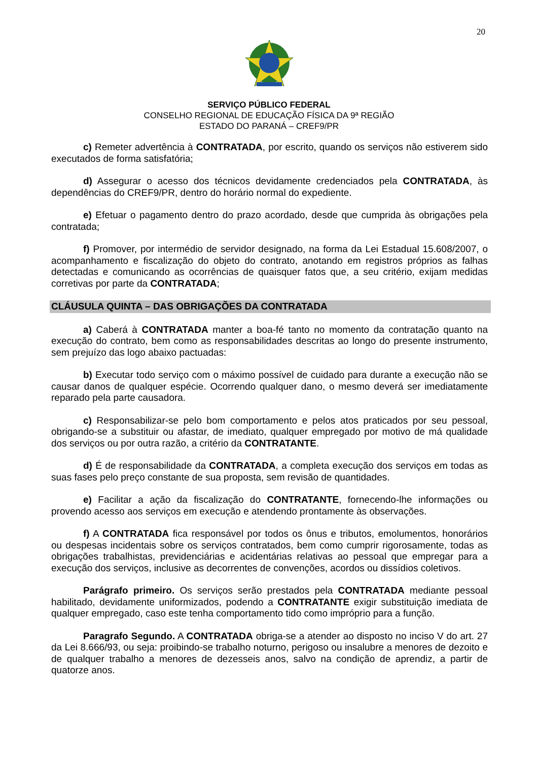20
SERVIÇO PÚBLICO FEDERAL
CONSELHO REGIONAL DE EDUCAÇÃO FÍSICA DA 9ª REGIÃO
ESTADO DO PARANÁ – CREF9/PR
c) Remeter advertência à CONTRATADA, por escrito, quando os serviços não estiverem sido executados de forma satisfatória;
d) Assegurar o acesso dos técnicos devidamente credenciados pela CONTRATADA, às dependências do CREF9/PR, dentro do horário normal do expediente.
e) Efetuar o pagamento dentro do prazo acordado, desde que cumprida às obrigações pela contratada;
f) Promover, por intermédio de servidor designado, na forma da Lei Estadual 15.608/2007, o acompanhamento e fiscalização do objeto do contrato, anotando em registros próprios as falhas detectadas e comunicando as ocorrências de quaisquer fatos que, a seu critério, exijam medidas corretivas por parte da CONTRATADA;
CLÁUSULA QUINTA – DAS OBRIGAÇÕES DA CONTRATADA
a) Caberá à CONTRATADA manter a boa-fé tanto no momento da contratação quanto na execução do contrato, bem como as responsabilidades descritas ao longo do presente instrumento, sem prejuízo das logo abaixo pactuadas:
b) Executar todo serviço com o máximo possível de cuidado para durante a execução não se causar danos de qualquer espécie. Ocorrendo qualquer dano, o mesmo deverá ser imediatamente reparado pela parte causadora.
c) Responsabilizar-se pelo bom comportamento e pelos atos praticados por seu pessoal, obrigando-se a substituir ou afastar, de imediato, qualquer empregado por motivo de má qualidade dos serviços ou por outra razão, a critério da CONTRATANTE.
d) É de responsabilidade da CONTRATADA, a completa execução dos serviços em todas as suas fases pelo preço constante de sua proposta, sem revisão de quantidades.
e) Facilitar a ação da fiscalização do CONTRATANTE, fornecendo-lhe informações ou provendo acesso aos serviços em execução e atendendo prontamente às observações.
f) A CONTRATADA fica responsável por todos os ônus e tributos, emolumentos, honorários ou despesas incidentais sobre os serviços contratados, bem como cumprir rigorosamente, todas as obrigações trabalhistas, previdenciárias e acidentárias relativas ao pessoal que empregar para a execução dos serviços, inclusive as decorrentes de convenções, acordos ou dissídios coletivos.
Parágrafo primeiro. Os serviços serão prestados pela CONTRATADA mediante pessoal habilitado, devidamente uniformizados, podendo a CONTRATANTE exigir substituição imediata de qualquer empregado, caso este tenha comportamento tido como impróprio para a função.
Paragrafo Segundo. A CONTRATADA obriga-se a atender ao disposto no inciso V do art. 27 da Lei 8.666/93, ou seja: proibindo-se trabalho noturno, perigoso ou insalubre a menores de dezoito e de qualquer trabalho a menores de dezesseis anos, salvo na condição de aprendiz, a partir de quatorze anos.